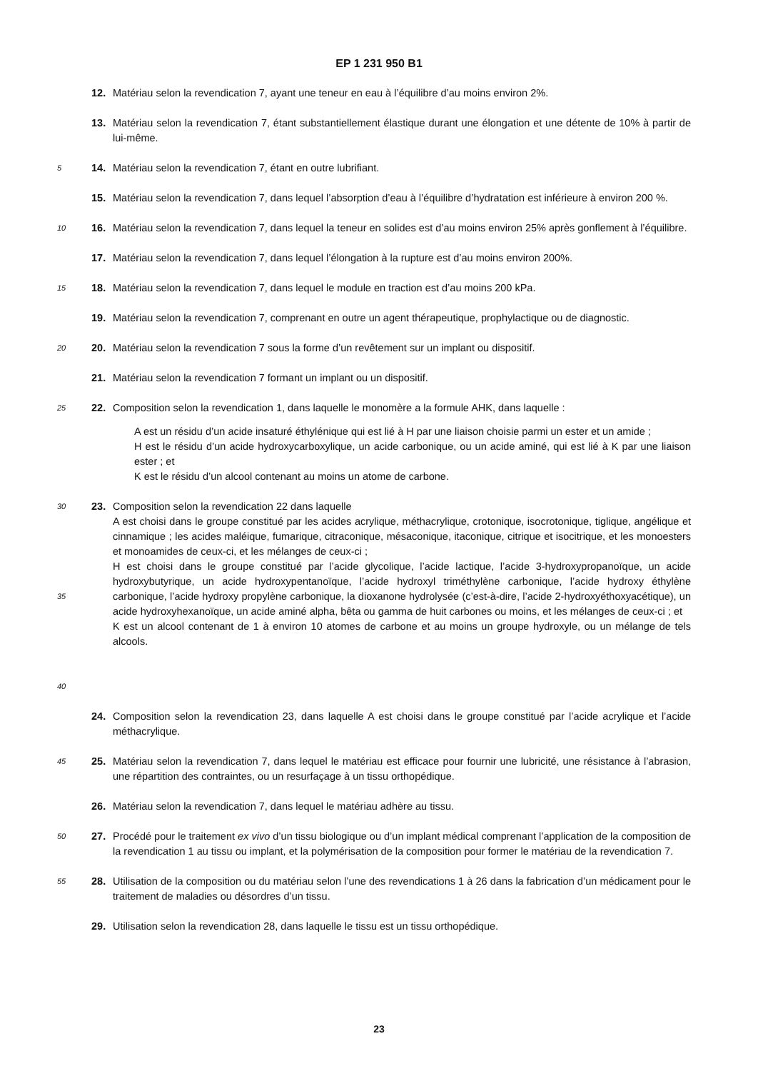EP 1 231 950 B1
12. Matériau selon la revendication 7, ayant une teneur en eau à l’équilibre d’au moins environ 2%.
13. Matériau selon la revendication 7, étant substantiellement élastique durant une élongation et une détente de 10% à partir de lui-même.
5
14. Matériau selon la revendication 7, étant en outre lubrifiant.
15. Matériau selon la revendication 7, dans lequel l’absorption d’eau à l’équilibre d’hydratation est inférieure à environ 200 %.
10
16. Matériau selon la revendication 7, dans lequel la teneur en solides est d’au moins environ 25% après gonflement à l’équilibre.
17. Matériau selon la revendication 7, dans lequel l’élongation à la rupture est d’au moins environ 200%.
15
18. Matériau selon la revendication 7, dans lequel le module en traction est d’au moins 200 kPa.
19. Matériau selon la revendication 7, comprenant en outre un agent thérapeutique, prophylactique ou de diagnostic.
20
20. Matériau selon la revendication 7 sous la forme d’un revêtement sur un implant ou dispositif.
21. Matériau selon la revendication 7 formant un implant ou un dispositif.
25
22. Composition selon la revendication 1, dans laquelle le monomère a la formule AHK, dans laquelle :
A est un résidu d’un acide insaturé éthylénique qui est lié à H par une liaison choisie parmi un ester et un amide ;
H est le résidu d’un acide hydroxycarboxylique, un acide carbonique, ou un acide aminé, qui est lié à K par une liaison ester ; et
K est le résidu d’un alcool contenant au moins un atome de carbone.
30
35
40
23. Composition selon la revendication 22 dans laquelle
A est choisi dans le groupe constitué par les acides acrylique, méthacrylique, crotonique, isocrotonique, tiglique, angélique et cinnamique ; les acides maléique, fumarique, citraconique, mésaconique, itaconique, citrique et isocitrique, et les monoesters et monoamides de ceux-ci, et les mélanges de ceux-ci ;
H est choisi dans le groupe constitué par l’acide glycolique, l’acide lactique, l’acide 3-hydroxypropanoïque, un acide hydroxybutyrique, un acide hydroxypentanoïque, l’acide hydroxyl triméthylène carbonique, l’acide hydroxy éthylène carbonique, l’acide hydroxy propylène carbonique, la dioxanone hydrolysée (c’est-à-dire, l’acide 2-hydroxyéthoxyacétique), un acide hydroxyhexanoïque, un acide aminé alpha, bêta ou gamma de huit carbones ou moins, et les mélanges de ceux-ci ; et
K est un alcool contenant de 1 à environ 10 atomes de carbone et au moins un groupe hydroxyle, ou un mélange de tels alcools.
24. Composition selon la revendication 23, dans laquelle A est choisi dans le groupe constitué par l’acide acrylique et l’acide méthacrylique.
45
25. Matériau selon la revendication 7, dans lequel le matériau est efficace pour fournir une lubricité, une résistance à l’abrasion, une répartition des contraintes, ou un resurfaçage à un tissu orthopédique.
26. Matériau selon la revendication 7, dans lequel le matériau adhère au tissu.
50
27. Procédé pour le traitement ex vivo d’un tissu biologique ou d’un implant médical comprenant l’application de la composition de la revendication 1 au tissu ou implant, et la polymérisation de la composition pour former le matériau de la revendication 7.
55
28. Utilisation de la composition ou du matériau selon l’une des revendications 1 à 26 dans la fabrication d’un médicament pour le traitement de maladies ou désordres d’un tissu.
29. Utilisation selon la revendication 28, dans laquelle le tissu est un tissu orthopédique.
23